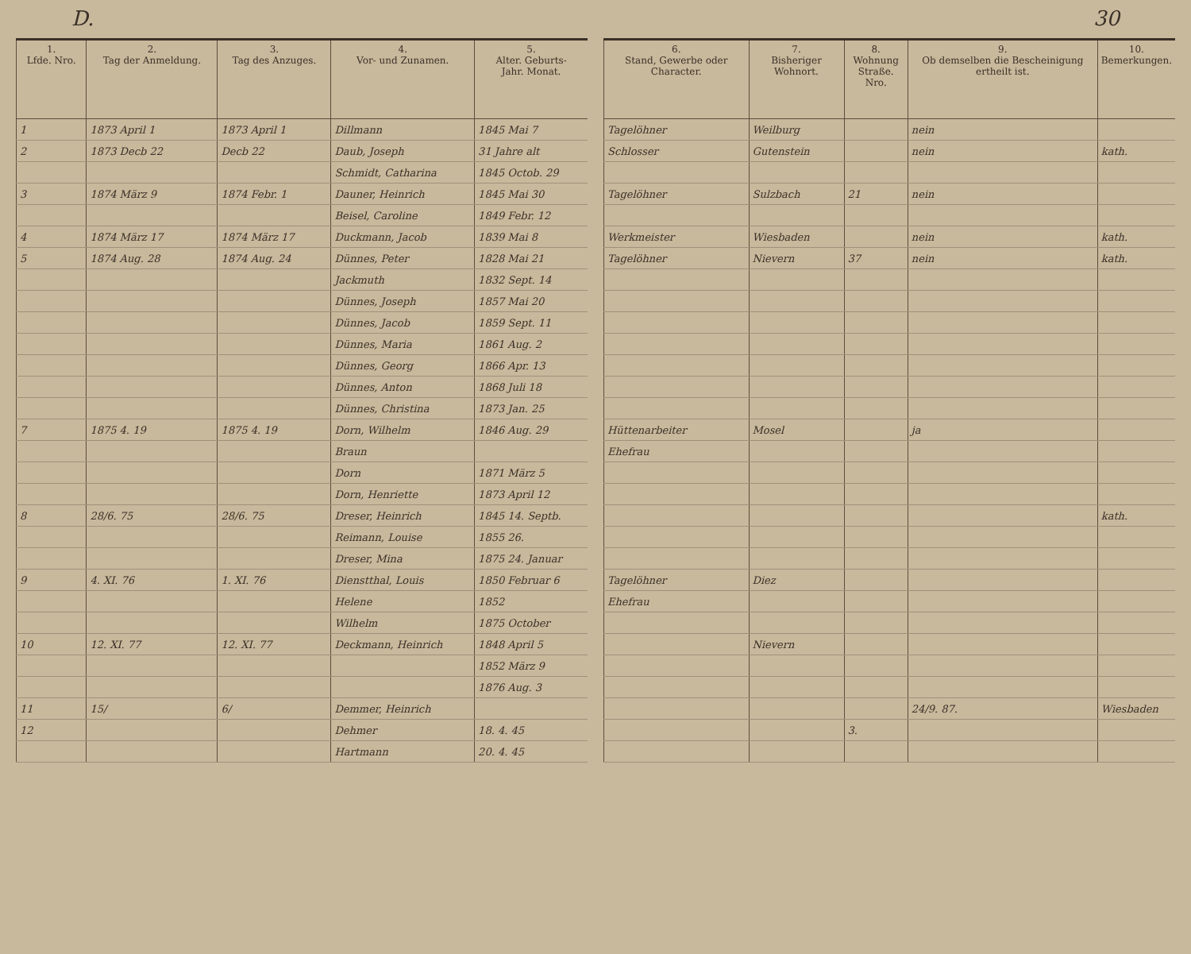D. 30
| 1. Lfde. Nro. | 2. Tag der Anmeldung. | 3. Tag des Anzuges. | 4. Vor- und Zunamen. | 5. Alter. Geburts- Jahr. Monat. |
| --- | --- | --- | --- | --- |
| 1 | 1873 April 1 | 1873 April 1 | Dillmann | 1845 Mai 7 |
| 2 | 1873 Decb 22 | Decb 22 | Daub, Joseph | 31 Jahre alt |
| | | | Schmidt, Catharina | 1845 Octob. 29 |
| 3 | 1874 März 9 | 1874 Febr. 1 | Dauner, Heinrich | 1845 Mai 30 |
| | | | Beisel, Caroline | 1849 Febr. 12 |
| 4 | 1874 März 17 | 1874 März 17 | Duckmann, Jacob | 1839 Mai 8 |
| 5 | 1874 Aug. 28 | 1874 Aug. 24 | Dünnes, Peter | 1828 Mai 21 |
| | | | Jackmuth | 1832 Sept. 14 |
| | | | Dünnes, Joseph | 1857 Mai 20 |
| | | | Dünnes, Jacob | 1859 Sept. 11 |
| | | | Dünnes, Maria | 1861 Aug. 2 |
| | | | Dünnes, Georg | 1866 Apr. 13 |
| | | | Dünnes, Anton | 1868 Juli 18 |
| | | | Dünnes, Christina | 1873 Jan. 25 |
| 7 | 1875 4. 19 | 1875 4. 19 | Dorn, Wilhelm | 1846 Aug. 29 |
| | | | Braun | |
| | | | Dorn | 1871 März 5 |
| | | | Dorn, Henriette | 1873 April 12 |
| 8 | 28/6. 75 | 28/6. 75 | Dreser, Heinrich | 1845 14. Septb. |
| | | | Reimann, Louise | 1855 26. |
| | | | Dreser, Mina | 1875 24. Januar |
| 9 | 4. XI. 76 | 1. XI. 76 | Dienstthal, Louis | 1850 Februar 6 |
| | | | Helene | 1852 |
| | | | Wilhelm | 1875 October |
| 10 | 12. XI. 77 | 12. XI. 77 | Deckmann, Heinrich | 1848 April 5 |
| | | | | 1852 März 9 |
| | | | | 1876 Aug. 3 |
| 11 | 15/ | 6/ | Demmer, Heinrich | |
| 12 | | | Dehmer | 18. 4. 45 |
| | | | Hartmann | 20. 4. 45 |
| 6. Stand, Gewerbe oder Character. | 7. Bisheriger Wohnort. | 8. Wohnung Straße. Nro. | 9. Ob demselben die Bescheinigung ertheilt ist. | 10. Bemerkungen. |
| --- | --- | --- | --- | --- |
| Tagelöhner | Weilburg | | nein | |
| Schlosser | Gutenstein | | nein | kath. |
| Tagelöhner | Sulzbach | 21 | nein | |
| Werkmeister | Wiesbaden | | nein | kath. |
| Tagelöhner | Nievern | 37 | nein | kath. |
| Hüttenarbeiter | Mosel | | ja | |
| Ehefrau | | | | |
| | | | | kath. |
| Tagelöhner | Diez | | | |
| Ehefrau | | | | |
| | Nievern | | | |
| | | | 24/9. 87. | Wiesbaden |
| | | 3. | | |